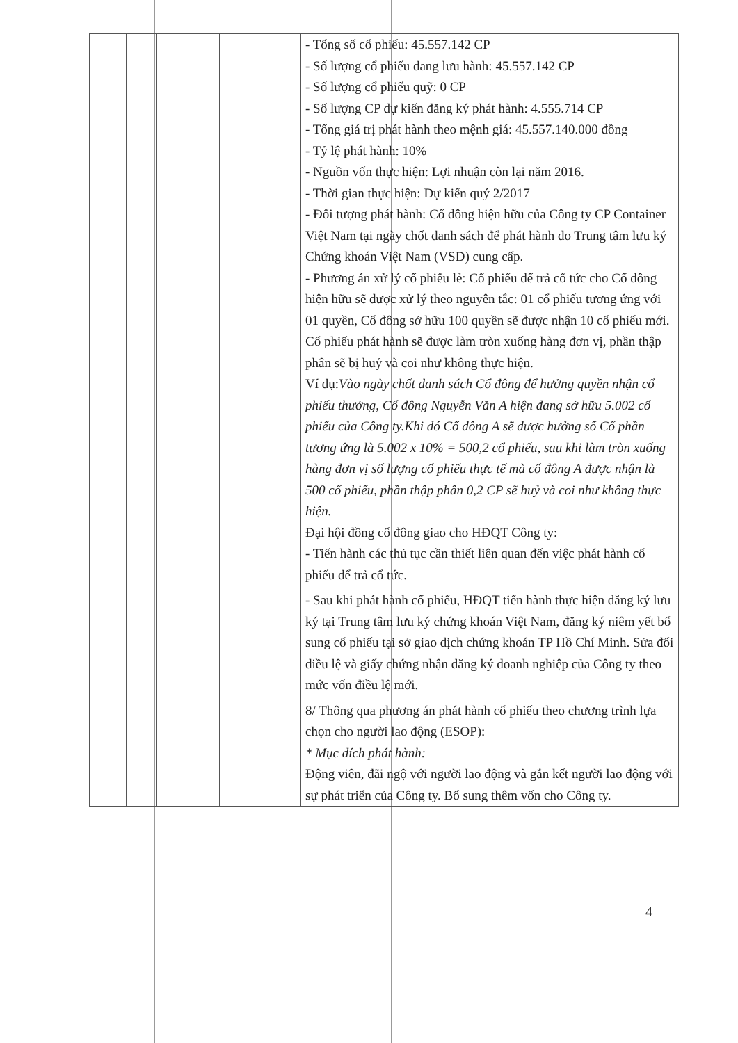| | | | | - Tổng số cổ phiếu: 45.557.142 CP - Số lượng cổ phiếu đang lưu hành: 45.557.142 CP - Số lượng cổ phiếu quỹ: 0 CP - Số lượng CP dự kiến đăng ký phát hành: 4.555.714 CP - Tổng giá trị phát hành theo mệnh giá: 45.557.140.000 đồng - Tỷ lệ phát hành: 10% - Nguồn vốn thực hiện: Lợi nhuận còn lại năm 2016. - Thời gian thực hiện: Dự kiến quý 2/2017 - Đối tượng phát hành: Cổ đông hiện hữu của Công ty CP Container Việt Nam tại ngày chốt danh sách để phát hành do Trung tâm lưu ký Chứng khoán Việt Nam (VSD) cung cấp. - Phương án xử lý cổ phiếu lẻ: Cổ phiếu để trả cổ tức cho Cổ đông hiện hữu sẽ được xử lý theo nguyên tắc: 01 cổ phiếu tương ứng với 01 quyền, Cổ đông sở hữu 100 quyền sẽ được nhận 10 cổ phiếu mới. Cổ phiếu phát hành sẽ được làm tròn xuống hàng đơn vị, phần thập phân sẽ bị huỷ và coi như không thực hiện. Ví dụ: Vào ngày chốt danh sách Cổ đông để hưởng quyền nhận cổ phiếu thưởng, Cổ đông Nguyễn Văn A hiện đang sở hữu 5.002 cổ phiếu của Công ty.Khi đó Cổ đông A sẽ được hưởng số Cổ phần tương ứng là 5.002 x 10% = 500,2 cổ phiếu, sau khi làm tròn xuống hàng đơn vị số lượng cổ phiếu thực tế mà cổ đông A được nhận là 500 cổ phiếu, phần thập phân 0,2 CP sẽ huỷ và coi như không thực hiện. Đại hội đồng cổ đông giao cho HĐQT Công ty: - Tiến hành các thủ tục cần thiết liên quan đến việc phát hành cổ phiếu để trả cổ tức. - Sau khi phát hành cổ phiếu, HĐQT tiến hành thực hiện đăng ký lưu ký tại Trung tâm lưu ký chứng khoán Việt Nam, đăng ký niêm yết bổ sung cổ phiếu tại sở giao dịch chứng khoán TP Hồ Chí Minh. Sửa đổi điều lệ và giấy chứng nhận đăng ký doanh nghiệp của Công ty theo mức vốn điều lệ mới. 8/ Thông qua phương án phát hành cổ phiếu theo chương trình lựa chọn cho người lao động (ESOP): * Mục đích phát hành: Động viên, đãi ngộ với người lao động và gắn kết người lao động với sự phát triển của Công ty. Bổ sung thêm vốn cho Công ty. |
4